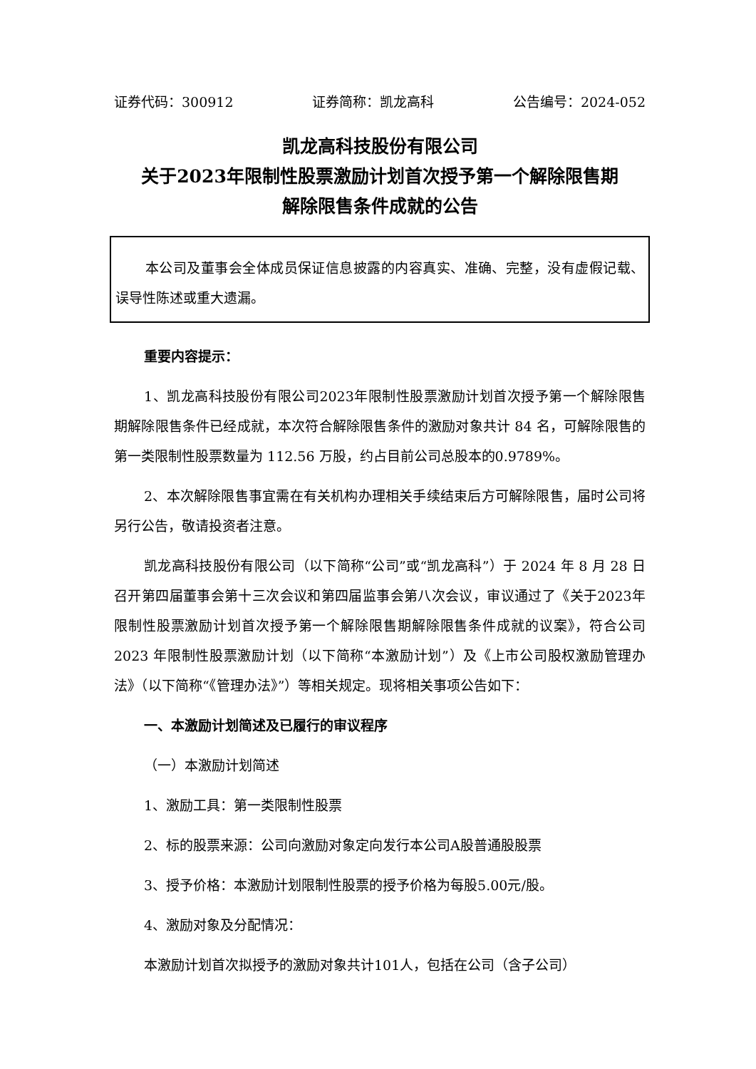证券代码：300912 证券简称：凯龙高科 公告编号：2024-052
凯龙高科技股份有限公司
关于2023年限制性股票激励计划首次授予第一个解除限售期
解除限售条件成就的公告
本公司及董事会全体成员保证信息披露的内容真实、准确、完整，没有虚假记载、误导性陈述或重大遗漏。
重要内容提示：
1、凯龙高科技股份有限公司2023年限制性股票激励计划首次授予第一个解除限售期解除限售条件已经成就，本次符合解除限售条件的激励对象共计 84 名，可解除限售的第一类限制性股票数量为 112.56 万股，约占目前公司总股本的0.9789%。
2、本次解除限售事宜需在有关机构办理相关手续结束后方可解除限售，届时公司将另行公告，敬请投资者注意。
凯龙高科技股份有限公司（以下简称“公司”或“凯龙高科”）于 2024 年 8 月 28 日召开第四届董事会第十三次会议和第四届监事会第八次会议，审议通过了《关于2023年限制性股票激励计划首次授予第一个解除限售期解除限售条件成就的议案》，符合公司 2023 年限制性股票激励计划（以下简称“本激励计划”）及《上市公司股权激励管理办法》（以下简称“《管理办法》”）等相关规定。现将相关事项公告如下：
一、本激励计划简述及已履行的审议程序
（一）本激励计划简述
1、激励工具：第一类限制性股票
2、标的股票来源：公司向激励对象定向发行本公司A股普通股股票
3、授予价格：本激励计划限制性股票的授予价格为每股5.00元/股。
4、激励对象及分配情况：
本激励计划首次拟授予的激励对象共计101人，包括在公司（含子公司）